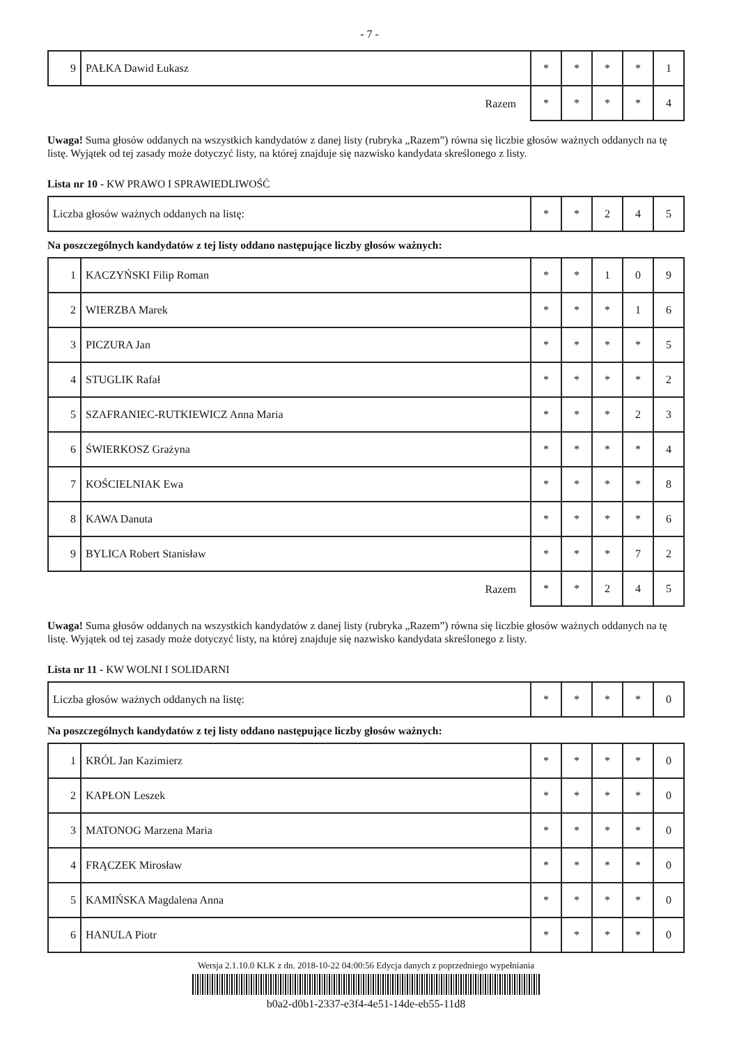- 7 -
| 9 | PAŁKA Dawid Łukasz | * | * | * | * | 1 |
| Razem | | * | * | * | * | 4 |
Uwaga! Suma głosów oddanych na wszystkich kandydatów z danej listy (rubryka „Razem”) równa się liczbie głosów ważnych oddanych na tę listę. Wyjątek od tej zasady może dotyczyć listy, na której znajduje się nazwisko kandydata skreślonego z listy.
Lista nr 10 - KW PRAWO I SPRAWIEDLIWOŚĆ
| Liczba głosów ważnych oddanych na listę: | * | * | 2 | 4 | 5 |
Na poszczególnych kandydatów z tej listy oddano następujące liczby głosów ważnych:
| 1 | KACZYŃSKI Filip Roman | * | * | 1 | 0 | 9 |
| 2 | WIERZBA Marek | * | * | * | 1 | 6 |
| 3 | PICZURA Jan | * | * | * | * | 5 |
| 4 | STUGLIK Rafał | * | * | * | * | 2 |
| 5 | SZAFRANIEC-RUTKIEWICZ Anna Maria | * | * | * | 2 | 3 |
| 6 | ŚWIERKOSZ Grażyna | * | * | * | * | 4 |
| 7 | KOŚCIELNIAK Ewa | * | * | * | * | 8 |
| 8 | KAWA Danuta | * | * | * | * | 6 |
| 9 | BYLICA Robert Stanisław | * | * | * | 7 | 2 |
| Razem | | * | * | 2 | 4 | 5 |
Uwaga! Suma głosów oddanych na wszystkich kandydatów z danej listy (rubryka „Razem”) równa się liczbie głosów ważnych oddanych na tę listę. Wyjątek od tej zasady może dotyczyć listy, na której znajduje się nazwisko kandydata skreślonego z listy.
Lista nr 11 - KW WOLNI I SOLIDARNI
| Liczba głosów ważnych oddanych na listę: | * | * | * | * | 0 |
Na poszczególnych kandydatów z tej listy oddano następujące liczby głosów ważnych:
| 1 | KRÓL Jan Kazimierz | * | * | * | * | 0 |
| 2 | KAPŁON Leszek | * | * | * | * | 0 |
| 3 | MATONOG Marzena Maria | * | * | * | * | 0 |
| 4 | FRĄCZEK Mirosław | * | * | * | * | 0 |
| 5 | KAMIŃSKA Magdalena Anna | * | * | * | * | 0 |
| 6 | HANULA Piotr | * | * | * | * | 0 |
Wersja 2.1.10.0 KLK z dn. 2018-10-22 04:00:56 Edycja danych z poprzedniego wypełniania
b0a2-d0b1-2337-e3f4-4e51-14de-eb55-11d8